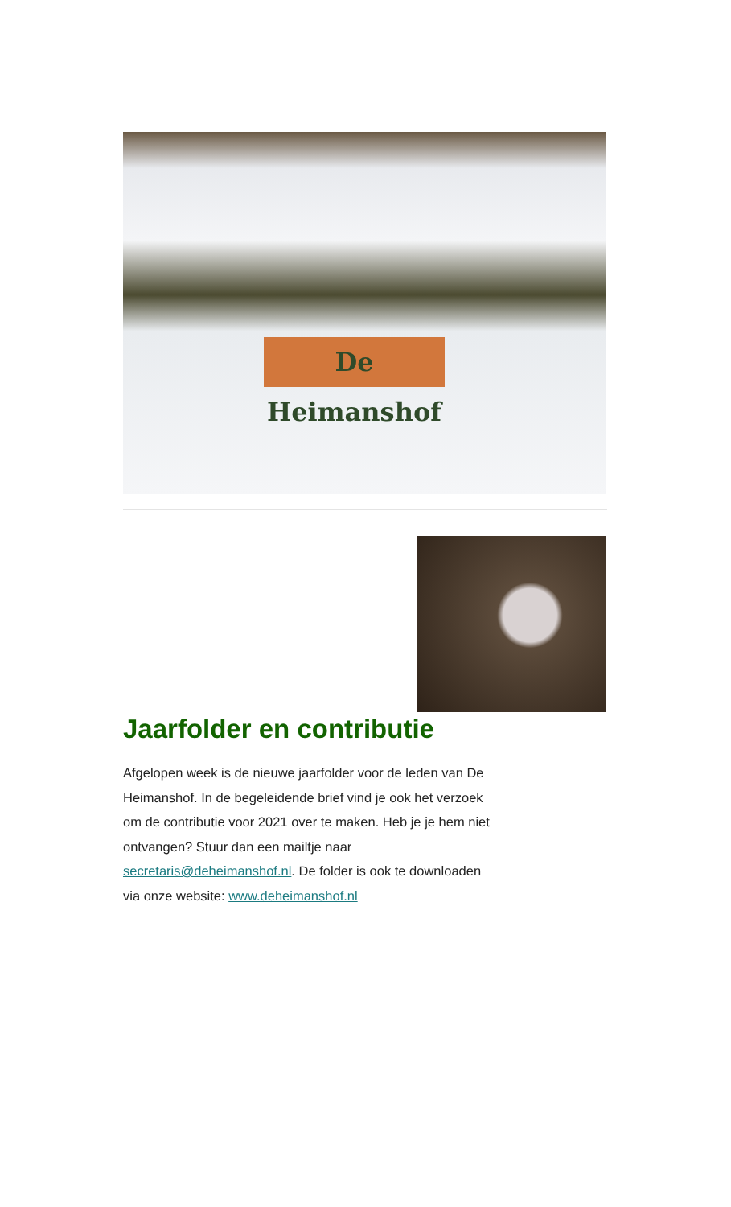De Heimanshof
Jaarfolder en contributie
Afgelopen week is de nieuwe jaarfolder voor de leden van De Heimanshof. In de begeleidende brief vind je ook het verzoek om de contributie voor 2021 over te maken. Heb je je hem niet ontvangen? Stuur dan een mailtje naar secretaris@deheimanshof.nl. De folder is ook te downloaden via onze website: www.deheimanshof.nl